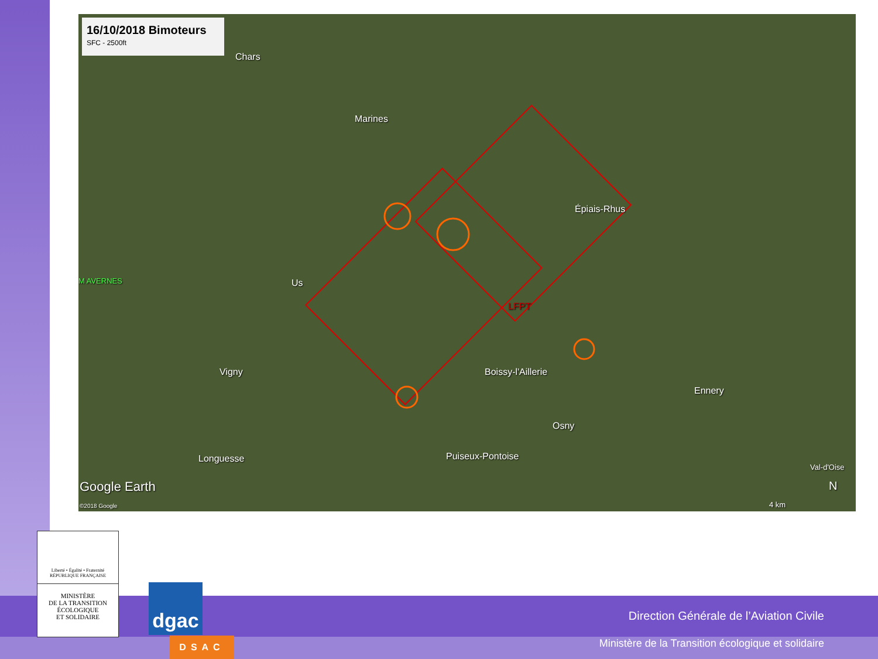16/10/2018 Bimoteurs
SFC - 2500ft
Chars
Marines
Épiais-Rhus
M AVERNES Us
LFPT
Vigny Boissy-l'Aillerie
Ennery
Osny
Longuesse Puiseux-Pontoise
Val-d'Oise
Google Earth
©2018 Google 4 km
N
Liberté • Égalité • Fraternité
RÉPUBLIQUE FRANÇAISE
MINISTÈRE
DE LA TRANSITION
ÉCOLOGIQUE
ET SOLIDAIRE
dgac
DSAC
Direction Générale de l’Aviation Civile
Ministère de la Transition écologique et solidaire